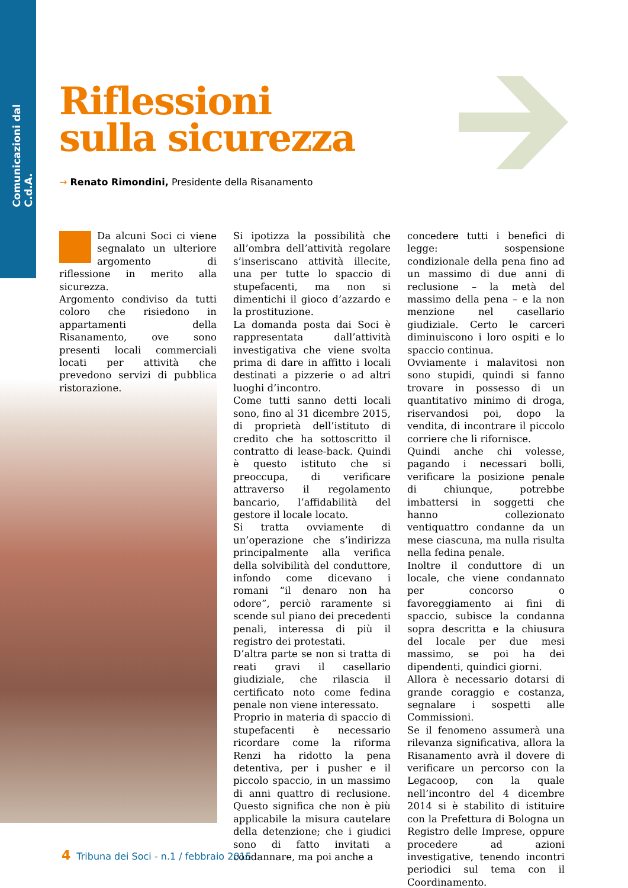Comunicazioni dal C.d.A.
Riflessioni
sulla sicurezza
→ Renato Rimondini, Presidente della Risanamento
Da alcuni Soci ci viene segnalato un ulteriore argomento di riflessione in merito alla sicurezza.
Argomento condiviso da tutti coloro che risiedono in appartamenti della Risanamento, ove sono presenti locali commerciali locati per attività che prevedono servizi di pubblica ristorazione.
Si ipotizza la possibilità che all’ombra dell’attività regolare s’inseriscano attività illecite, una per tutte lo spaccio di stupefacenti, ma non si dimentichi il gioco d’azzardo e la prostituzione.
La domanda posta dai Soci è rappresentata dall’attività investigativa che viene svolta prima di dare in affitto i locali destinati a pizzerie o ad altri luoghi d’incontro.
Come tutti sanno detti locali sono, fino al 31 dicembre 2015, di proprietà dell’istituto di credito che ha sottoscritto il contratto di lease-back. Quindi è questo istituto che si preoccupa, di verificare attraverso il regolamento bancario, l’affidabilità del gestore il locale locato.
Si tratta ovviamente di un’operazione che s’indirizza principalmente alla verifica della solvibilità del conduttore, infondo come dicevano i romani “il denaro non ha odore”, perciò raramente si scende sul piano dei precedenti penali, interessa di più il registro dei protestati.
D’altra parte se non si tratta di reati gravi il casellario giudiziale, che rilascia il certificato noto come fedina penale non viene interessato.
Proprio in materia di spaccio di stupefacenti è necessario ricordare come la riforma Renzi ha ridotto la pena detentiva, per i pusher e il piccolo spaccio, in un massimo di anni quattro di reclusione. Questo significa che non è più applicabile la misura cautelare della detenzione; che i giudici sono di fatto invitati a condannare, ma poi anche a
concedere tutti i benefici di legge: sospensione condizionale della pena fino ad un massimo di due anni di reclusione – la metà del massimo della pena – e la non menzione nel casellario giudiziale. Certo le carceri diminuiscono i loro ospiti e lo spaccio continua.
Ovviamente i malavitosi non sono stupidi, quindi si fanno trovare in possesso di un quantitativo minimo di droga, riservandosi poi, dopo la vendita, di incontrare il piccolo corriere che li rifornisce.
Quindi anche chi volesse, pagando i necessari bolli, verificare la posizione penale di chiunque, potrebbe imbattersi in soggetti che hanno collezionato ventiquattro condanne da un mese ciascuna, ma nulla risulta nella fedina penale.
Inoltre il conduttore di un locale, che viene condannato per concorso o favoreggiamento ai fini di spaccio, subisce la condanna sopra descritta e la chiusura del locale per due mesi massimo, se poi ha dei dipendenti, quindici giorni.
Allora è necessario dotarsi di grande coraggio e costanza, segnalare i sospetti alle Commissioni.
Se il fenomeno assumerà una rilevanza significativa, allora la Risanamento avrà il dovere di verificare un percorso con la Legacoop, con la quale nell’incontro del 4 dicembre 2014 si è stabilito di istituire con la Prefettura di Bologna un Registro delle Imprese, oppure procedere ad azioni investigative, tenendo incontri periodici sul tema con il Coordinamento.
4 Tribuna dei Soci - n.1 / febbraio 2015